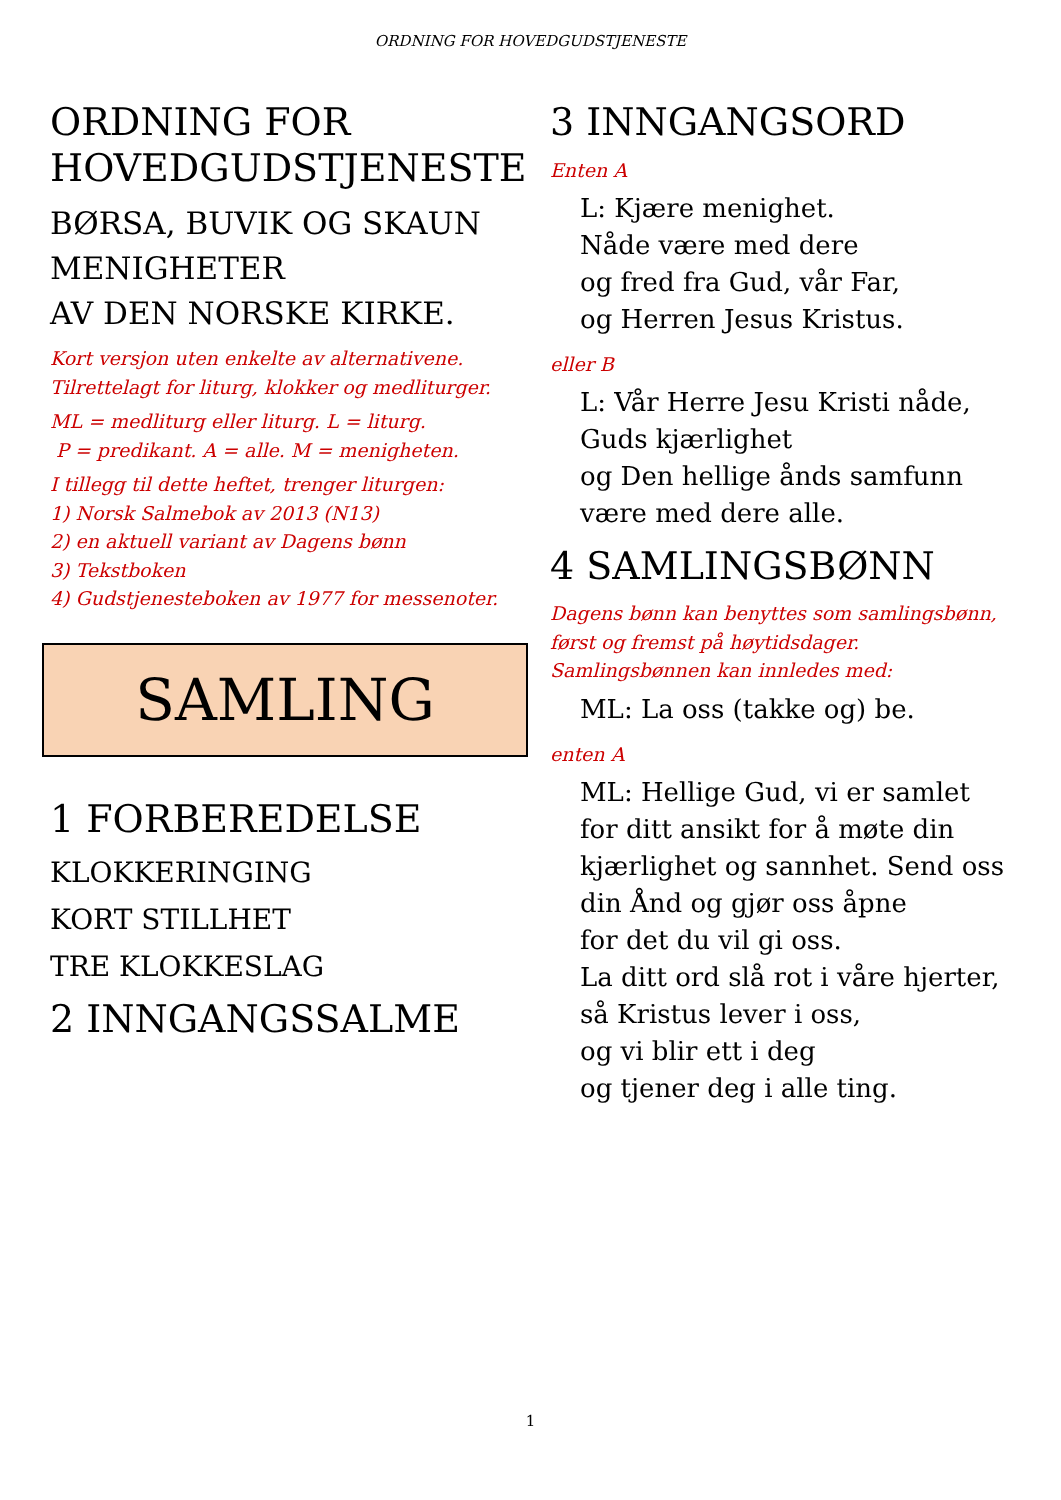ORDNING FOR HOVEDGUDSTJENESTE
ORDNING FOR HOVEDGUDSTJENESTE
BØRSA, BUVIK OG SKAUN MENIGHETER
AV DEN NORSKE KIRKE.
Kort versjon uten enkelte av alternativene.
Tilrettelagt for liturg, klokker og medliturger.
ML = medliturg eller liturg. L = liturg.
P = predikant. A = alle. M = menigheten.
I tillegg til dette heftet, trenger liturgen:
1) Norsk Salmebok av 2013 (N13)
2) en aktuell variant av Dagens bønn
3) Tekstboken
4) Gudstjenesteboken av 1977 for messenoter.
SAMLING
1 FORBEREDELSE
KLOKKERINGING
KORT STILLHET
TRE KLOKKESLAG
2 INNGANGSSALME
3 INNGANGSORD
Enten A
L: Kjære menighet.
Nåde være med dere
og fred fra Gud, vår Far,
og Herren Jesus Kristus.
eller B
L: Vår Herre Jesu Kristi nåde,
Guds kjærlighet
og Den hellige ånds samfunn
være med dere alle.
4 SAMLINGSBØNN
Dagens bønn kan benyttes som samlingsbønn, først og fremst på høytidsdager. Samlingsbønnen kan innledes med:
ML: La oss (takke og) be.
enten A
ML: Hellige Gud, vi er samlet for ditt ansikt for å møte din kjærlighet og sannhet. Send oss din Ånd og gjør oss åpne
for det du vil gi oss.
La ditt ord slå rot i våre hjerter,
så Kristus lever i oss,
og vi blir ett i deg
og tjener deg i alle ting.
1